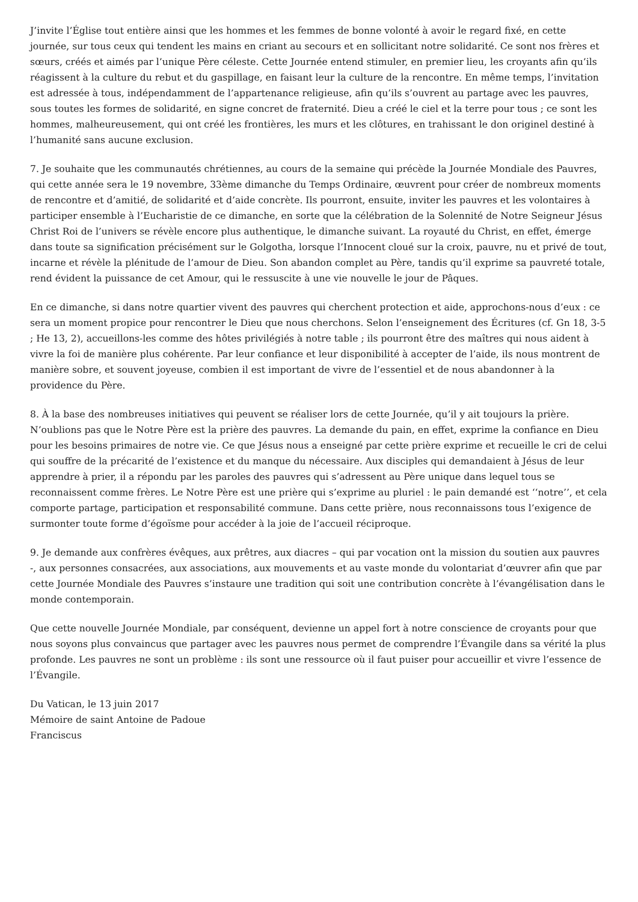J’invite l’Église tout entière ainsi que les hommes et les femmes de bonne volonté à avoir le regard fixé, en cette journée, sur tous ceux qui tendent les mains en criant au secours et en sollicitant notre solidarité. Ce sont nos frères et sœurs, créés et aimés par l’unique Père céleste. Cette Journée entend stimuler, en premier lieu, les croyants afin qu’ils réagissent à la culture du rebut et du gaspillage, en faisant leur la culture de la rencontre. En même temps, l’invitation est adressée à tous, indépendamment de l’appartenance religieuse, afin qu’ils s’ouvrent au partage avec les pauvres, sous toutes les formes de solidarité, en signe concret de fraternité. Dieu a créé le ciel et la terre pour tous ; ce sont les hommes, malheureusement, qui ont créé les frontières, les murs et les clôtures, en trahissant le don originel destiné à l’humanité sans aucune exclusion.
7. Je souhaite que les communautés chrétiennes, au cours de la semaine qui précède la Journée Mondiale des Pauvres, qui cette année sera le 19 novembre, 33ème dimanche du Temps Ordinaire, œuvrent pour créer de nombreux moments de rencontre et d’amitié, de solidarité et d’aide concrète. Ils pourront, ensuite, inviter les pauvres et les volontaires à participer ensemble à l’Eucharistie de ce dimanche, en sorte que la célébration de la Solennité de Notre Seigneur Jésus Christ Roi de l’univers se révèle encore plus authentique, le dimanche suivant. La royauté du Christ, en effet, émerge dans toute sa signification précisément sur le Golgotha, lorsque l’Innocent cloué sur la croix, pauvre, nu et privé de tout, incarne et révèle la plénitude de l’amour de Dieu. Son abandon complet au Père, tandis qu’il exprime sa pauvreté totale, rend évident la puissance de cet Amour, qui le ressuscite à une vie nouvelle le jour de Pâques.
En ce dimanche, si dans notre quartier vivent des pauvres qui cherchent protection et aide, approchons-nous d’eux : ce sera un moment propice pour rencontrer le Dieu que nous cherchons. Selon l’enseignement des Écritures (cf. Gn 18, 3-5 ; He 13, 2), accueillons-les comme des hôtes privilégiés à notre table ; ils pourront être des maîtres qui nous aident à vivre la foi de manière plus cohérente. Par leur confiance et leur disponibilité à accepter de l’aide, ils nous montrent de manière sobre, et souvent joyeuse, combien il est important de vivre de l’essentiel et de nous abandonner à la providence du Père.
8. À la base des nombreuses initiatives qui peuvent se réaliser lors de cette Journée, qu’il y ait toujours la prière. N’oublions pas que le Notre Père est la prière des pauvres. La demande du pain, en effet, exprime la confiance en Dieu pour les besoins primaires de notre vie. Ce que Jésus nous a enseigné par cette prière exprime et recueille le cri de celui qui souffre de la précarité de l’existence et du manque du nécessaire. Aux disciples qui demandaient à Jésus de leur apprendre à prier, il a répondu par les paroles des pauvres qui s’adressent au Père unique dans lequel tous se reconnaissent comme frères. Le Notre Père est une prière qui s’exprime au pluriel : le pain demandé est ‘‘notre’’, et cela comporte partage, participation et responsabilité commune. Dans cette prière, nous reconnaissons tous l’exigence de surmonter toute forme d’égoïsme pour accéder à la joie de l’accueil réciproque.
9. Je demande aux confrères évêques, aux prêtres, aux diacres – qui par vocation ont la mission du soutien aux pauvres -, aux personnes consacrées, aux associations, aux mouvements et au vaste monde du volontariat d’œuvrer afin que par cette Journée Mondiale des Pauvres s’instaure une tradition qui soit une contribution concrète à l’évangélisation dans le monde contemporain.
Que cette nouvelle Journée Mondiale, par conséquent, devienne un appel fort à notre conscience de croyants pour que nous soyons plus convaincus que partager avec les pauvres nous permet de comprendre l’Évangile dans sa vérité la plus profonde. Les pauvres ne sont un problème : ils sont une ressource où il faut puiser pour accueillir et vivre l’essence de l’Évangile.
Du Vatican, le 13 juin 2017
Mémoire de saint Antoine de Padoue
Franciscus